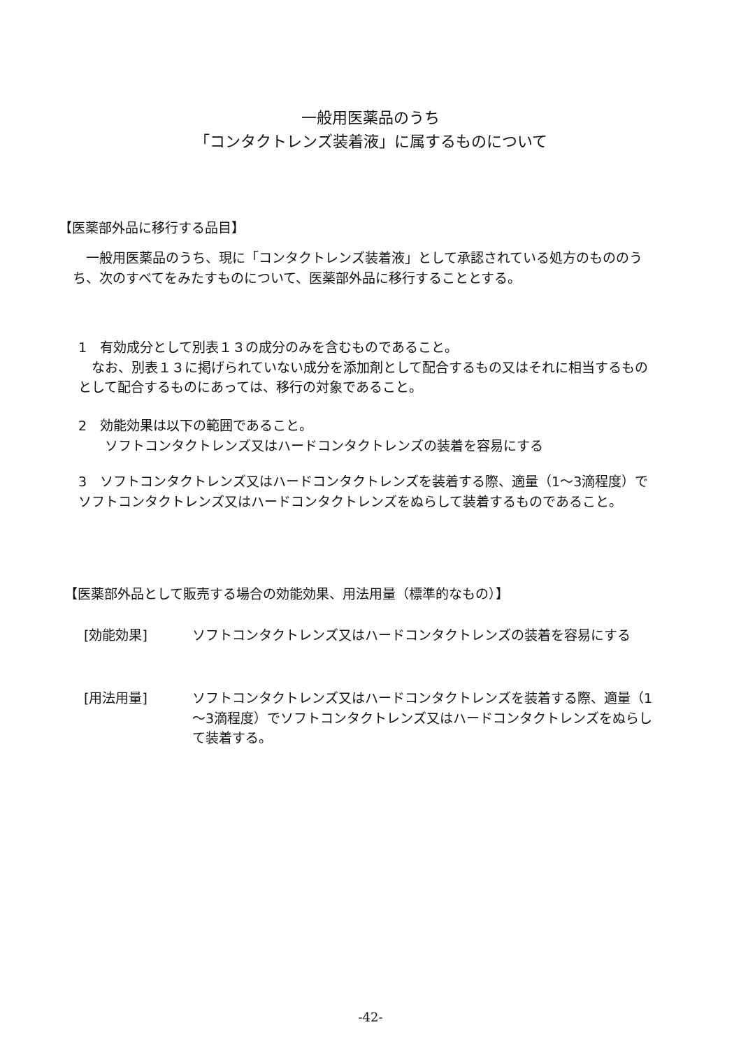一般用医薬品のうち
「コンタクトレンズ装着液」に属するものについて
【医薬部外品に移行する品目】
　一般用医薬品のうち、現に「コンタクトレンズ装着液」として承認されている処方のもののうち、次のすべてをみたすものについて、医薬部外品に移行することとする。
1　有効成分として別表１３の成分のみを含むものであること。
　なお、別表１３に掲げられていない成分を添加剤として配合するもの又はそれに相当するものとして配合するものにあっては、移行の対象であること。
2　効能効果は以下の範囲であること。
　　ソフトコンタクトレンズ又はハードコンタクトレンズの装着を容易にする
3　ソフトコンタクトレンズ又はハードコンタクトレンズを装着する際、適量（1～3滴程度）でソフトコンタクトレンズ又はハードコンタクトレンズをぬらして装着するものであること。
【医薬部外品として販売する場合の効能効果、用法用量（標準的なもの）】
[効能効果] ソフトコンタクトレンズ又はハードコンタクトレンズの装着を容易にする
[用法用量] ソフトコンタクトレンズ又はハードコンタクトレンズを装着する際、適量（1～3滴程度）でソフトコンタクトレンズ又はハードコンタクトレンズをぬらして装着する。
-42-